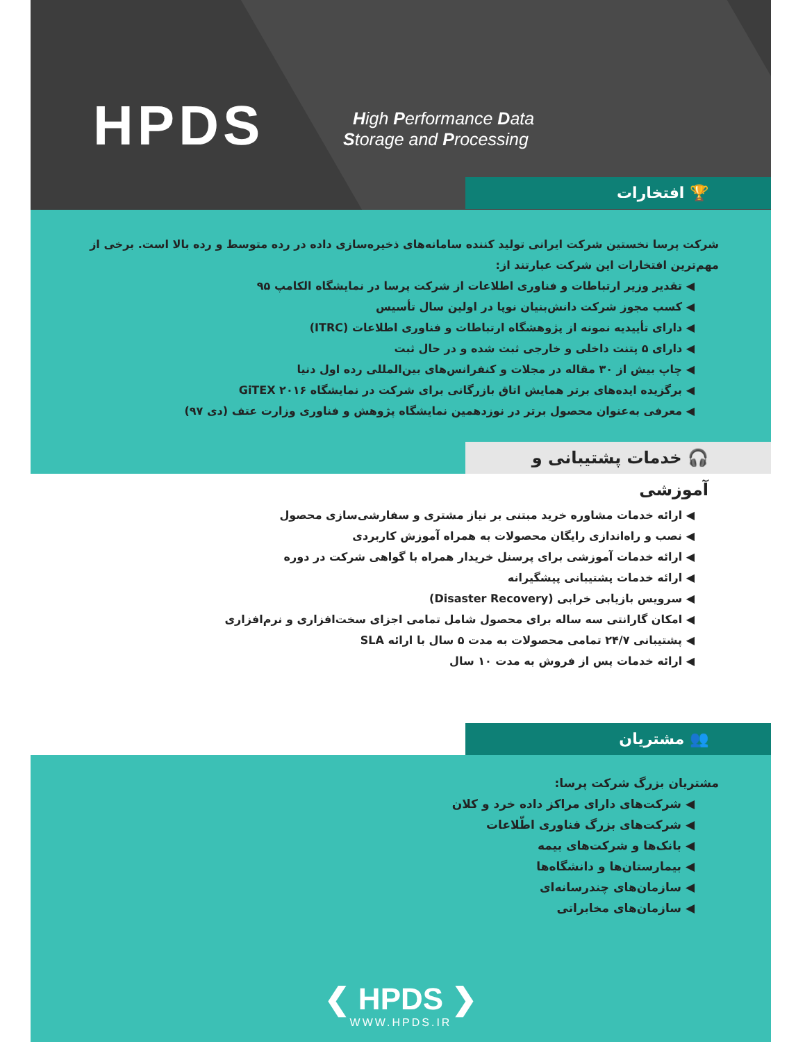HPDS
High Performance Data
Storage and Processing
🏆 افتخارات
شرکت پرسا نخستین شرکت ایرانی تولید کننده سامانه‌های ذخیره‌سازی داده در رده متوسط و رده بالا است. برخی از مهم‌ترین افتخارات این شرکت عبارتند از:
◀ تقدیر وزیر ارتباطات و فناوری اطلاعات از شرکت پرسا در نمایشگاه الکامپ ۹۵
◀ کسب مجوز شرکت دانش‌بنیان نوپا در اولین سال تأسیس
◀ دارای تأییدیه نمونه از پژوهشگاه ارتباطات و فناوری اطلاعات (ITRC)
◀ دارای ۵ پتنت داخلی و خارجی ثبت شده و در حال ثبت
◀ چاپ بیش از ۳۰ مقاله در مجلات و کنفرانس‌های بین‌المللی رده اول دنیا
◀ برگزیده ایده‌های برتر همایش اتاق بازرگانی برای شرکت در نمایشگاه GiTEX ۲۰۱۶
◀ معرفی به‌عنوان محصول برتر در نوزدهمین نمایشگاه پژوهش و فناوری وزارت عتف (دی ۹۷)
🎧 خدمات پشتیبانی و آموزشی
◀ ارائه خدمات مشاوره خرید مبتنی بر نیاز مشتری و سفارشی‌سازی محصول
◀ نصب و راه‌اندازی رایگان محصولات به همراه آموزش کاربردی
◀ ارائه خدمات آموزشی برای پرسنل خریدار همراه با گواهی شرکت در دوره
◀ ارائه خدمات پشتیبانی پیشگیرانه
◀ سرویس بازیابی خرابی (Disaster Recovery)
◀ امکان گارانتی سه ساله برای محصول شامل تمامی اجزای سخت‌افزاری و نرم‌افزاری
◀ پشتیبانی ۲۴/۷ تمامی محصولات به مدت ۵ سال با ارائه SLA
◀ ارائه خدمات پس از فروش به مدت ۱۰ سال
👥 مشتریان
مشتریان بزرگ شرکت پرسا:
◀ شرکت‌های دارای مراکز داده خرد و کلان
◀ شرکت‌های بزرگ فناوری اطّلاعات
◀ بانک‌ها و شرکت‌های بیمه
◀ بیمارستان‌ها و دانشگاه‌ها
◀ سازمان‌های چندرسانه‌ای
◀ سازمان‌های مخابراتی
❮ HPDS ❯
WWW.HPDS.IR